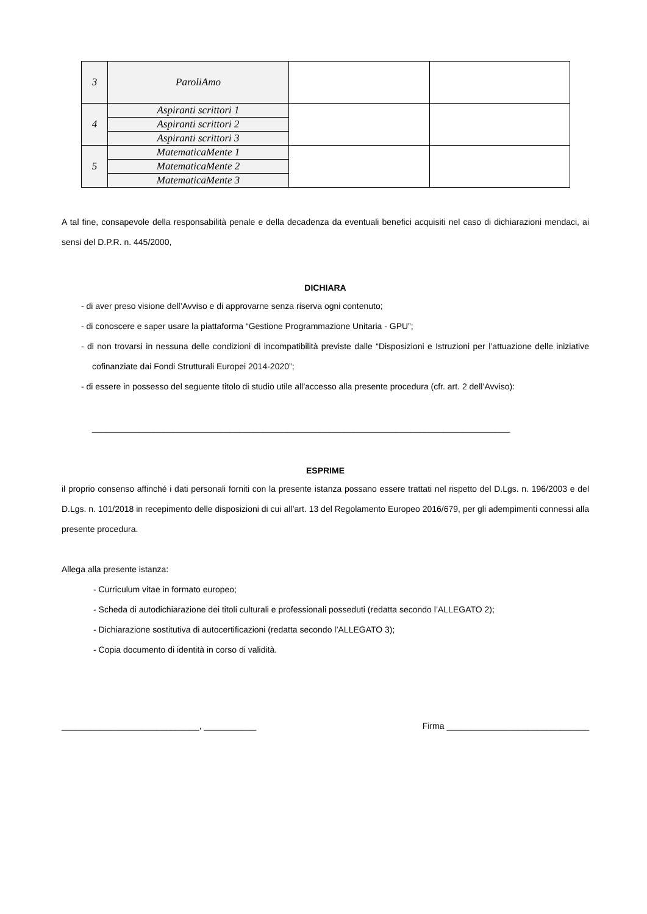| 3 | ParoliAmo | | |
| 4 | Aspiranti scrittori 1 | | |
| | Aspiranti scrittori 2 | | |
| | Aspiranti scrittori 3 | | |
| 5 | MatematicaMente 1 | | |
| | MatematicaMente 2 | | |
| | MatematicaMente 3 | | |
A tal fine, consapevole della responsabilità penale e della decadenza da eventuali benefici acquisiti nel caso di dichiarazioni mendaci, ai sensi del D.P.R. n. 445/2000,
DICHIARA
- di aver preso visione dell’Avviso e di approvarne senza riserva ogni contenuto;
- di conoscere e saper usare la piattaforma “Gestione Programmazione Unitaria - GPU”;
- di non trovarsi in nessuna delle condizioni di incompatibilità previste dalle “Disposizioni e Istruzioni per l’attuazione delle iniziative cofinanziate dai Fondi Strutturali Europei 2014-2020”;
- di essere in possesso del seguente titolo di studio utile all’accesso alla presente procedura (cfr. art. 2 dell’Avviso):
________________________________________________________________________________________
ESPRIME
il proprio consenso affinché i dati personali forniti con la presente istanza possano essere trattati nel rispetto del D.Lgs. n. 196/2003 e del D.Lgs. n. 101/2018 in recepimento delle disposizioni di cui all’art. 13 del Regolamento Europeo 2016/679, per gli adempimenti connessi alla presente procedura.
Allega alla presente istanza:
- Curriculum vitae in formato europeo;
- Scheda di autodichiarazione dei titoli culturali e professionali posseduti (redatta secondo l’ALLEGATO 2);
- Dichiarazione sostitutiva di autocertificazioni (redatta secondo l’ALLEGATO 3);
- Copia documento di identità in corso di validità.
_____________________________, ___________ Firma ______________________________